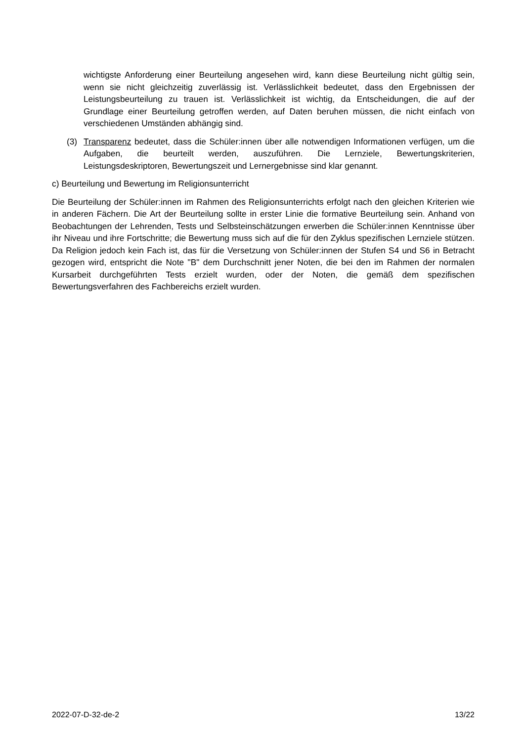wichtigste Anforderung einer Beurteilung angesehen wird, kann diese Beurteilung nicht gültig sein, wenn sie nicht gleichzeitig zuverlässig ist. Verlässlichkeit bedeutet, dass den Ergebnissen der Leistungsbeurteilung zu trauen ist. Verlässlichkeit ist wichtig, da Entscheidungen, die auf der Grundlage einer Beurteilung getroffen werden, auf Daten beruhen müssen, die nicht einfach von verschiedenen Umständen abhängig sind.
(3) Transparenz bedeutet, dass die Schüler:innen über alle notwendigen Informationen verfügen, um die Aufgaben, die beurteilt werden, auszuführen. Die Lernziele, Bewertungskriterien, Leistungsdeskriptoren, Bewertungszeit und Lernergebnisse sind klar genannt.
c) Beurteilung und Bewertung im Religionsunterricht
Die Beurteilung der Schüler:innen im Rahmen des Religionsunterrichts erfolgt nach den gleichen Kriterien wie in anderen Fächern. Die Art der Beurteilung sollte in erster Linie die formative Beurteilung sein. Anhand von Beobachtungen der Lehrenden, Tests und Selbsteinschätzungen erwerben die Schüler:innen Kenntnisse über ihr Niveau und ihre Fortschritte; die Bewertung muss sich auf die für den Zyklus spezifischen Lernziele stützen. Da Religion jedoch kein Fach ist, das für die Versetzung von Schüler:innen der Stufen S4 und S6 in Betracht gezogen wird, entspricht die Note "B" dem Durchschnitt jener Noten, die bei den im Rahmen der normalen Kursarbeit durchgeführten Tests erzielt wurden, oder der Noten, die gemäß dem spezifischen Bewertungsverfahren des Fachbereichs erzielt wurden.
2022-07-D-32-de-2 13/22